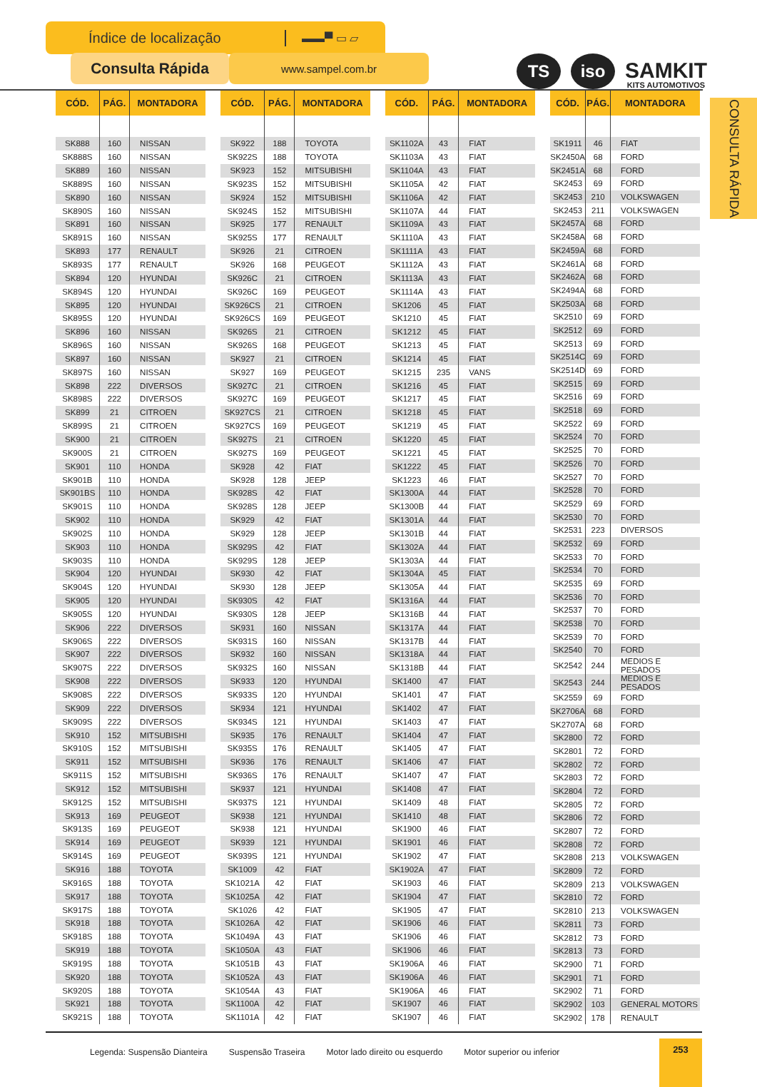Índice de localização ▬▬▀ ▭ ▱
Consulta Rápida
www.sampel.com.br
TS
iso
SAMKIT
KITS AUTOMOTIVOS
| CÓD. | PÁG. | MONTADORA |
| --- | --- | --- |
| SK888 | 160 | NISSAN |
| SK888S | 160 | NISSAN |
| SK889 | 160 | NISSAN |
| SK889S | 160 | NISSAN |
| SK890 | 160 | NISSAN |
| SK890S | 160 | NISSAN |
| SK891 | 160 | NISSAN |
| SK891S | 160 | NISSAN |
| SK893 | 177 | RENAULT |
| SK893S | 177 | RENAULT |
| SK894 | 120 | HYUNDAI |
| SK894S | 120 | HYUNDAI |
| SK895 | 120 | HYUNDAI |
| SK895S | 120 | HYUNDAI |
| SK896 | 160 | NISSAN |
| SK896S | 160 | NISSAN |
| SK897 | 160 | NISSAN |
| SK897S | 160 | NISSAN |
| SK898 | 222 | DIVERSOS |
| SK898S | 222 | DIVERSOS |
| SK899 | 21 | CITROEN |
| SK899S | 21 | CITROEN |
| SK900 | 21 | CITROEN |
| SK900S | 21 | CITROEN |
| SK901 | 110 | HONDA |
| SK901B | 110 | HONDA |
| SK901BS | 110 | HONDA |
| SK901S | 110 | HONDA |
| SK902 | 110 | HONDA |
| SK902S | 110 | HONDA |
| SK903 | 110 | HONDA |
| SK903S | 110 | HONDA |
| SK904 | 120 | HYUNDAI |
| SK904S | 120 | HYUNDAI |
| SK905 | 120 | HYUNDAI |
| SK905S | 120 | HYUNDAI |
| SK906 | 222 | DIVERSOS |
| SK906S | 222 | DIVERSOS |
| SK907 | 222 | DIVERSOS |
| SK907S | 222 | DIVERSOS |
| SK908 | 222 | DIVERSOS |
| SK908S | 222 | DIVERSOS |
| SK909 | 222 | DIVERSOS |
| SK909S | 222 | DIVERSOS |
| SK910 | 152 | MITSUBISHI |
| SK910S | 152 | MITSUBISHI |
| SK911 | 152 | MITSUBISHI |
| SK911S | 152 | MITSUBISHI |
| SK912 | 152 | MITSUBISHI |
| SK912S | 152 | MITSUBISHI |
| SK913 | 169 | PEUGEOT |
| SK913S | 169 | PEUGEOT |
| SK914 | 169 | PEUGEOT |
| SK914S | 169 | PEUGEOT |
| SK916 | 188 | TOYOTA |
| SK916S | 188 | TOYOTA |
| SK917 | 188 | TOYOTA |
| SK917S | 188 | TOYOTA |
| SK918 | 188 | TOYOTA |
| SK918S | 188 | TOYOTA |
| SK919 | 188 | TOYOTA |
| SK919S | 188 | TOYOTA |
| SK920 | 188 | TOYOTA |
| SK920S | 188 | TOYOTA |
| SK921 | 188 | TOYOTA |
| SK921S | 188 | TOYOTA |
| CÓD. | PÁG. | MONTADORA |
| --- | --- | --- |
| SK922 | 188 | TOYOTA |
| SK922S | 188 | TOYOTA |
| SK923 | 152 | MITSUBISHI |
| SK923S | 152 | MITSUBISHI |
| SK924 | 152 | MITSUBISHI |
| SK924S | 152 | MITSUBISHI |
| SK925 | 177 | RENAULT |
| SK925S | 177 | RENAULT |
| SK926 | 21 | CITROEN |
| SK926 | 168 | PEUGEOT |
| SK926C | 21 | CITROEN |
| SK926C | 169 | PEUGEOT |
| SK926CS | 21 | CITROEN |
| SK926CS | 169 | PEUGEOT |
| SK926S | 21 | CITROEN |
| SK926S | 168 | PEUGEOT |
| SK927 | 21 | CITROEN |
| SK927 | 169 | PEUGEOT |
| SK927C | 21 | CITROEN |
| SK927C | 169 | PEUGEOT |
| SK927CS | 21 | CITROEN |
| SK927CS | 169 | PEUGEOT |
| SK927S | 21 | CITROEN |
| SK927S | 169 | PEUGEOT |
| SK928 | 42 | FIAT |
| SK928 | 128 | JEEP |
| SK928S | 42 | FIAT |
| SK928S | 128 | JEEP |
| SK929 | 42 | FIAT |
| SK929 | 128 | JEEP |
| SK929S | 42 | FIAT |
| SK929S | 128 | JEEP |
| SK930 | 42 | FIAT |
| SK930 | 128 | JEEP |
| SK930S | 42 | FIAT |
| SK930S | 128 | JEEP |
| SK931 | 160 | NISSAN |
| SK931S | 160 | NISSAN |
| SK932 | 160 | NISSAN |
| SK932S | 160 | NISSAN |
| SK933 | 120 | HYUNDAI |
| SK933S | 120 | HYUNDAI |
| SK934 | 121 | HYUNDAI |
| SK934S | 121 | HYUNDAI |
| SK935 | 176 | RENAULT |
| SK935S | 176 | RENAULT |
| SK936 | 176 | RENAULT |
| SK936S | 176 | RENAULT |
| SK937 | 121 | HYUNDAI |
| SK937S | 121 | HYUNDAI |
| SK938 | 121 | HYUNDAI |
| SK938 | 121 | HYUNDAI |
| SK939 | 121 | HYUNDAI |
| SK939S | 121 | HYUNDAI |
| SK1009 | 42 | FIAT |
| SK1021A | 42 | FIAT |
| SK1025A | 42 | FIAT |
| SK1026 | 42 | FIAT |
| SK1026A | 42 | FIAT |
| SK1049A | 43 | FIAT |
| SK1050A | 43 | FIAT |
| SK1051B | 43 | FIAT |
| SK1052A | 43 | FIAT |
| SK1054A | 43 | FIAT |
| SK1100A | 42 | FIAT |
| SK1101A | 42 | FIAT |
| CÓD. | PÁG. | MONTADORA |
| --- | --- | --- |
| SK1102A | 43 | FIAT |
| SK1103A | 43 | FIAT |
| SK1104A | 43 | FIAT |
| SK1105A | 42 | FIAT |
| SK1106A | 42 | FIAT |
| SK1107A | 44 | FIAT |
| SK1109A | 43 | FIAT |
| SK1110A | 43 | FIAT |
| SK1111A | 43 | FIAT |
| SK1112A | 43 | FIAT |
| SK1113A | 43 | FIAT |
| SK1114A | 43 | FIAT |
| SK1206 | 45 | FIAT |
| SK1210 | 45 | FIAT |
| SK1212 | 45 | FIAT |
| SK1213 | 45 | FIAT |
| SK1214 | 45 | FIAT |
| SK1215 | 235 | VANS |
| SK1216 | 45 | FIAT |
| SK1217 | 45 | FIAT |
| SK1218 | 45 | FIAT |
| SK1219 | 45 | FIAT |
| SK1220 | 45 | FIAT |
| SK1221 | 45 | FIAT |
| SK1222 | 45 | FIAT |
| SK1223 | 46 | FIAT |
| SK1300A | 44 | FIAT |
| SK1300B | 44 | FIAT |
| SK1301A | 44 | FIAT |
| SK1301B | 44 | FIAT |
| SK1302A | 44 | FIAT |
| SK1303A | 44 | FIAT |
| SK1304A | 45 | FIAT |
| SK1305A | 44 | FIAT |
| SK1316A | 44 | FIAT |
| SK1316B | 44 | FIAT |
| SK1317A | 44 | FIAT |
| SK1317B | 44 | FIAT |
| SK1318A | 44 | FIAT |
| SK1318B | 44 | FIAT |
| SK1400 | 47 | FIAT |
| SK1401 | 47 | FIAT |
| SK1402 | 47 | FIAT |
| SK1403 | 47 | FIAT |
| SK1404 | 47 | FIAT |
| SK1405 | 47 | FIAT |
| SK1406 | 47 | FIAT |
| SK1407 | 47 | FIAT |
| SK1408 | 47 | FIAT |
| SK1409 | 48 | FIAT |
| SK1410 | 48 | FIAT |
| SK1900 | 46 | FIAT |
| SK1901 | 46 | FIAT |
| SK1902 | 47 | FIAT |
| SK1902A | 47 | FIAT |
| SK1903 | 46 | FIAT |
| SK1904 | 47 | FIAT |
| SK1905 | 47 | FIAT |
| SK1906 | 46 | FIAT |
| SK1906 | 46 | FIAT |
| SK1906 | 46 | FIAT |
| SK1906A | 46 | FIAT |
| SK1906A | 46 | FIAT |
| SK1906A | 46 | FIAT |
| SK1907 | 46 | FIAT |
| SK1907 | 46 | FIAT |
| CÓD. | PÁG. | MONTADORA |
| --- | --- | --- |
| SK1911 | 46 | FIAT |
| SK2450A | 68 | FORD |
| SK2451A | 68 | FORD |
| SK2453 | 69 | FORD |
| SK2453 | 210 | VOLKSWAGEN |
| SK2453 | 211 | VOLKSWAGEN |
| SK2457A | 68 | FORD |
| SK2458A | 68 | FORD |
| SK2459A | 68 | FORD |
| SK2461A | 68 | FORD |
| SK2462A | 68 | FORD |
| SK2494A | 68 | FORD |
| SK2503A | 68 | FORD |
| SK2510 | 69 | FORD |
| SK2512 | 69 | FORD |
| SK2513 | 69 | FORD |
| SK2514C | 69 | FORD |
| SK2514D | 69 | FORD |
| SK2515 | 69 | FORD |
| SK2516 | 69 | FORD |
| SK2518 | 69 | FORD |
| SK2522 | 69 | FORD |
| SK2524 | 70 | FORD |
| SK2525 | 70 | FORD |
| SK2526 | 70 | FORD |
| SK2527 | 70 | FORD |
| SK2528 | 70 | FORD |
| SK2529 | 69 | FORD |
| SK2530 | 70 | FORD |
| SK2531 | 223 | DIVERSOS |
| SK2532 | 69 | FORD |
| SK2533 | 70 | FORD |
| SK2534 | 70 | FORD |
| SK2535 | 69 | FORD |
| SK2536 | 70 | FORD |
| SK2537 | 70 | FORD |
| SK2538 | 70 | FORD |
| SK2539 | 70 | FORD |
| SK2540 | 70 | FORD |
| SK2542 | 244 | MEDIOS E PESADOS |
| SK2543 | 244 | MEDIOS E PESADOS |
| SK2559 | 69 | FORD |
| SK2706A | 68 | FORD |
| SK2707A | 68 | FORD |
| SK2800 | 72 | FORD |
| SK2801 | 72 | FORD |
| SK2802 | 72 | FORD |
| SK2803 | 72 | FORD |
| SK2804 | 72 | FORD |
| SK2805 | 72 | FORD |
| SK2806 | 72 | FORD |
| SK2807 | 72 | FORD |
| SK2808 | 72 | FORD |
| SK2808 | 213 | VOLKSWAGEN |
| SK2809 | 72 | FORD |
| SK2809 | 213 | VOLKSWAGEN |
| SK2810 | 72 | FORD |
| SK2810 | 213 | VOLKSWAGEN |
| SK2811 | 73 | FORD |
| SK2812 | 73 | FORD |
| SK2813 | 73 | FORD |
| SK2900 | 71 | FORD |
| SK2901 | 71 | FORD |
| SK2902 | 71 | FORD |
| SK2902 | 103 | GENERAL MOTORS |
| SK2902 | 178 | RENAULT |
CONSULTA RÁPIDA
Legenda: Suspensão Dianteira Suspensão Traseira Motor lado direito ou esquerdo Motor superior ou inferior
253